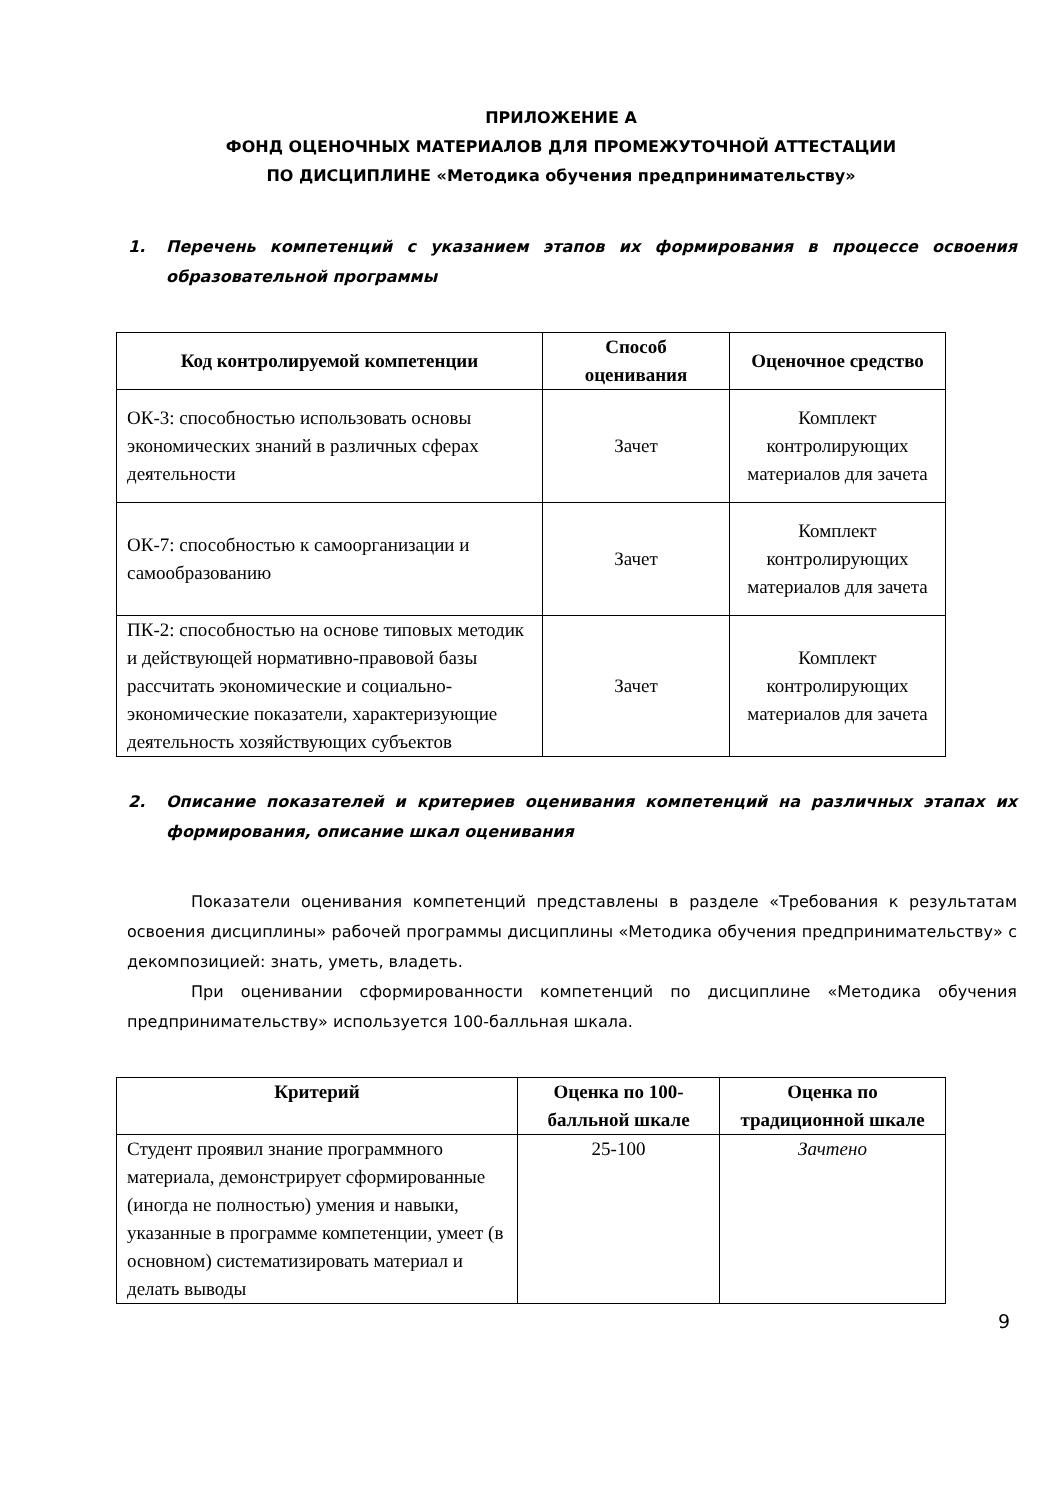ПРИЛОЖЕНИЕ А
ФОНД ОЦЕНОЧНЫХ МАТЕРИАЛОВ ДЛЯ ПРОМЕЖУТОЧНОЙ АТТЕСТАЦИИ
ПО ДИСЦИПЛИНЕ «Методика обучения предпринимательству»
1. Перечень компетенций с указанием этапов их формирования в процессе освоения образовательной программы
| Код контролируемой компетенции | Способ оценивания | Оценочное средство |
| --- | --- | --- |
| ОК-3: способностью использовать основы экономических знаний в различных сферах деятельности | Зачет | Комплект контролирующих материалов для зачета |
| ОК-7: способностью к самоорганизации и самообразованию | Зачет | Комплект контролирующих материалов для зачета |
| ПК-2: способностью на основе типовых методик и действующей нормативно-правовой базы рассчитать экономические и социально-экономические показатели, характеризующие деятельность хозяйствующих субъектов | Зачет | Комплект контролирующих материалов для зачета |
2. Описание показателей и критериев оценивания компетенций на различных этапах их формирования, описание шкал оценивания
Показатели оценивания компетенций представлены в разделе «Требования к результатам освоения дисциплины» рабочей программы дисциплины «Методика обучения предпринимательству» с декомпозицией: знать, уметь, владеть.
При оценивании сформированности компетенций по дисциплине «Методика обучения предпринимательству» используется 100-балльная шкала.
| Критерий | Оценка по 100-балльной шкале | Оценка по традиционной шкале |
| --- | --- | --- |
| Студент проявил знание программного материала, демонстрирует сформированные (иногда не полностью) умения и навыки, указанные в программе компетенции, умеет (в основном) систематизировать материал и делать выводы | 25-100 | Зачтено |
9